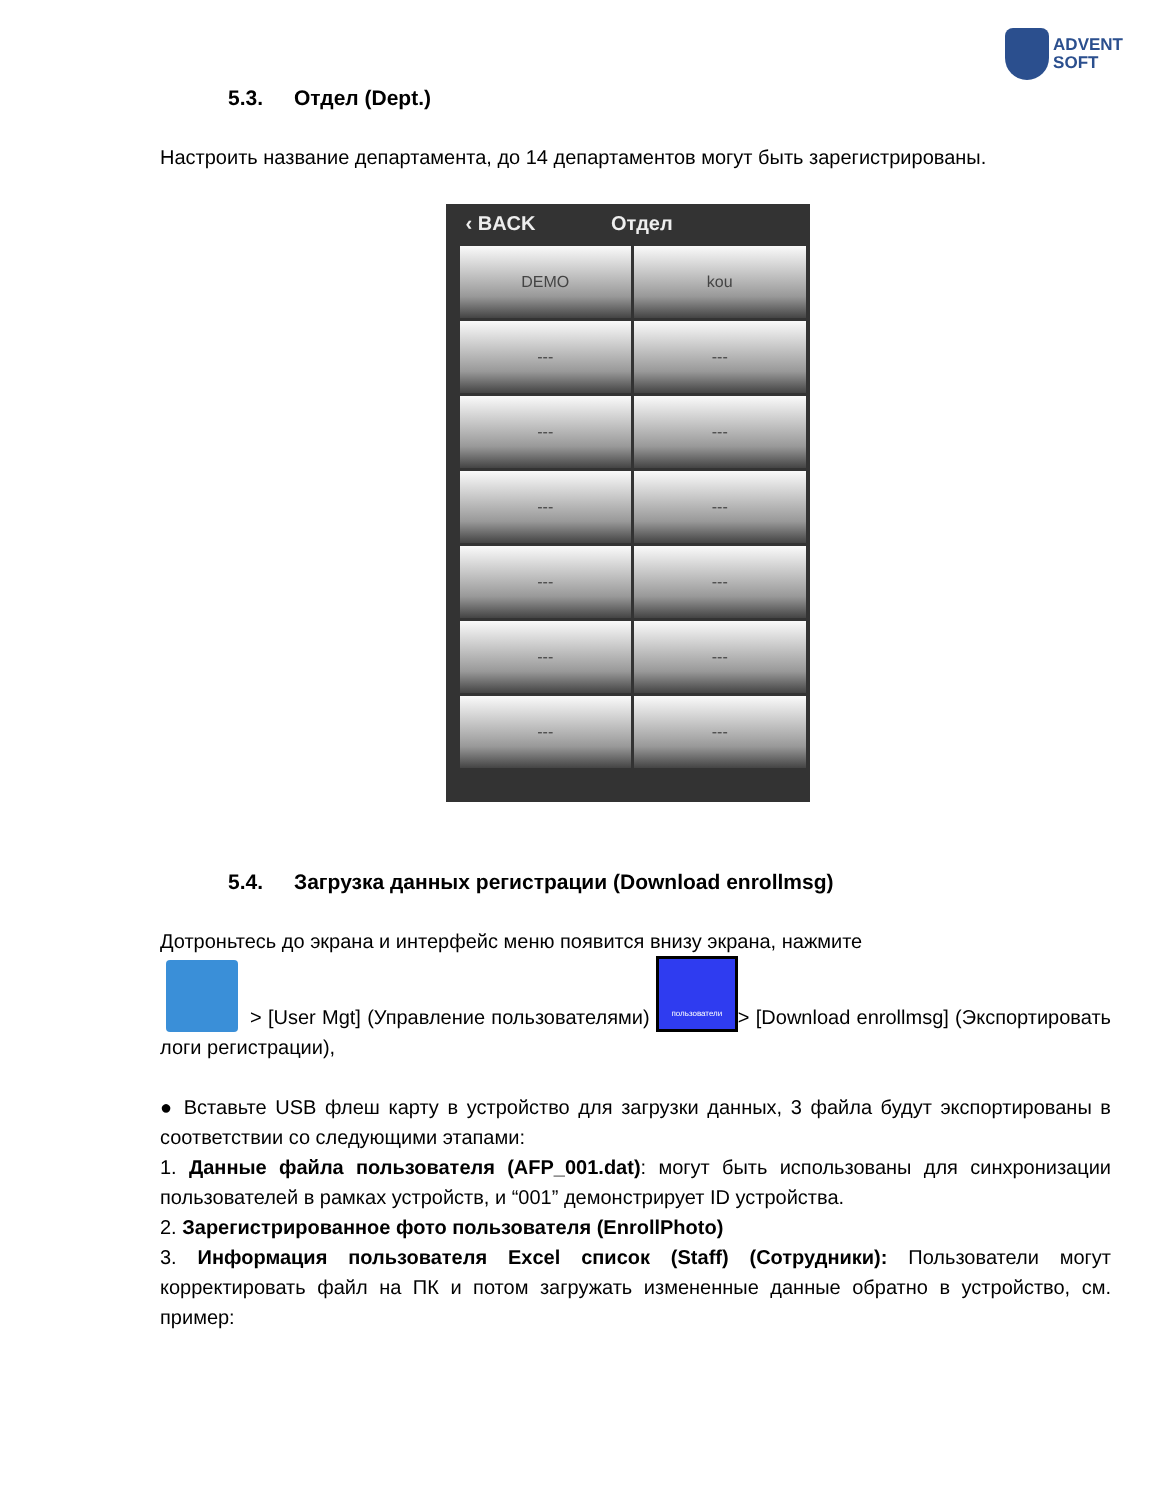ADVENT
SOFT
5.3. Отдел (Dept.)
Настроить название департамента, до 14 департаментов могут быть зарегистрированы.
‹ BACK Отдел
DEMO
kou
---
---
---
---
---
---
---
---
---
---
---
---
5.4. Загрузка данных регистрации (Download enrollmsg)
Дотроньтесь до экрана и интерфейс меню появится внизу экрана, нажмите
> [User Mgt] (Управление пользователями) пользователи > [Download enrollmsg] (Экспортировать логи регистрации),
● Вставьте USB флеш карту в устройство для загрузки данных, 3 файла будут экспортированы в соответствии со следующими этапами:
1. Данные файла пользователя (AFP_001.dat): могут быть использованы для синхронизации пользователей в рамках устройств, и “001” демонстрирует ID устройства.
2. Зарегистрированное фото пользователя (EnrollPhoto)
3. Информация пользователя Excel список (Staff) (Сотрудники): Пользователи могут корректировать файл на ПК и потом загружать измененные данные обратно в устройство, см. пример: